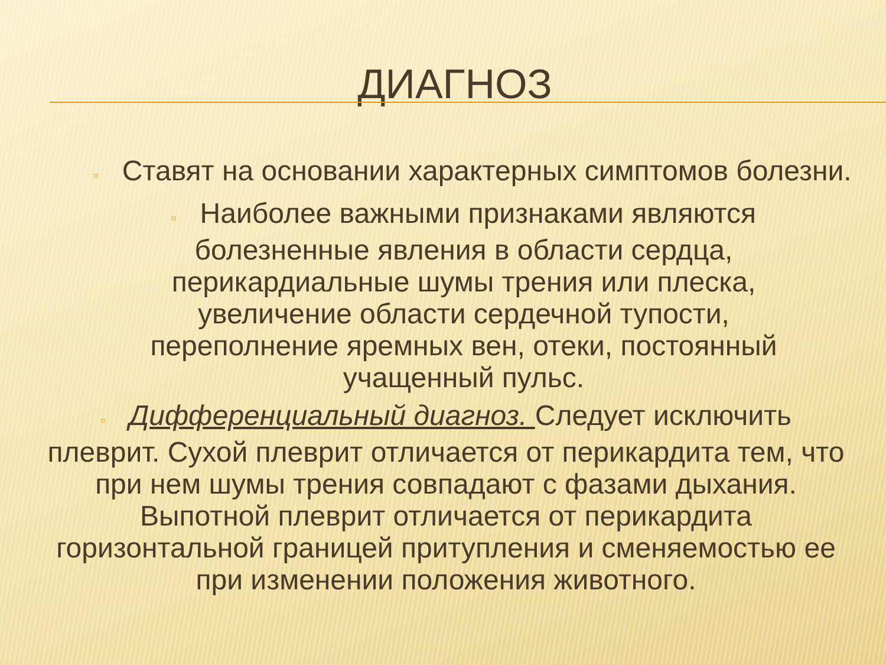ДИАГНОЗ
▫ Ставят на основании характерных симптомов болезни.
▫ Наиболее важными признаками являются болезненные явления в области сердца, перикардиальные шумы трения или плеска, увеличение области сердечной тупости, переполнение яремных вен, отеки, постоянный учащенный пульс.
▫ Дифференциальный диагноз. Следует исключить плеврит. Сухой плеврит отличается от перикардита тем, что при нем шумы трения совпадают с фазами дыхания. Выпотной плеврит отличается от перикардита горизонтальной границей притупления и сменяемостью ее при изменении положения животного.